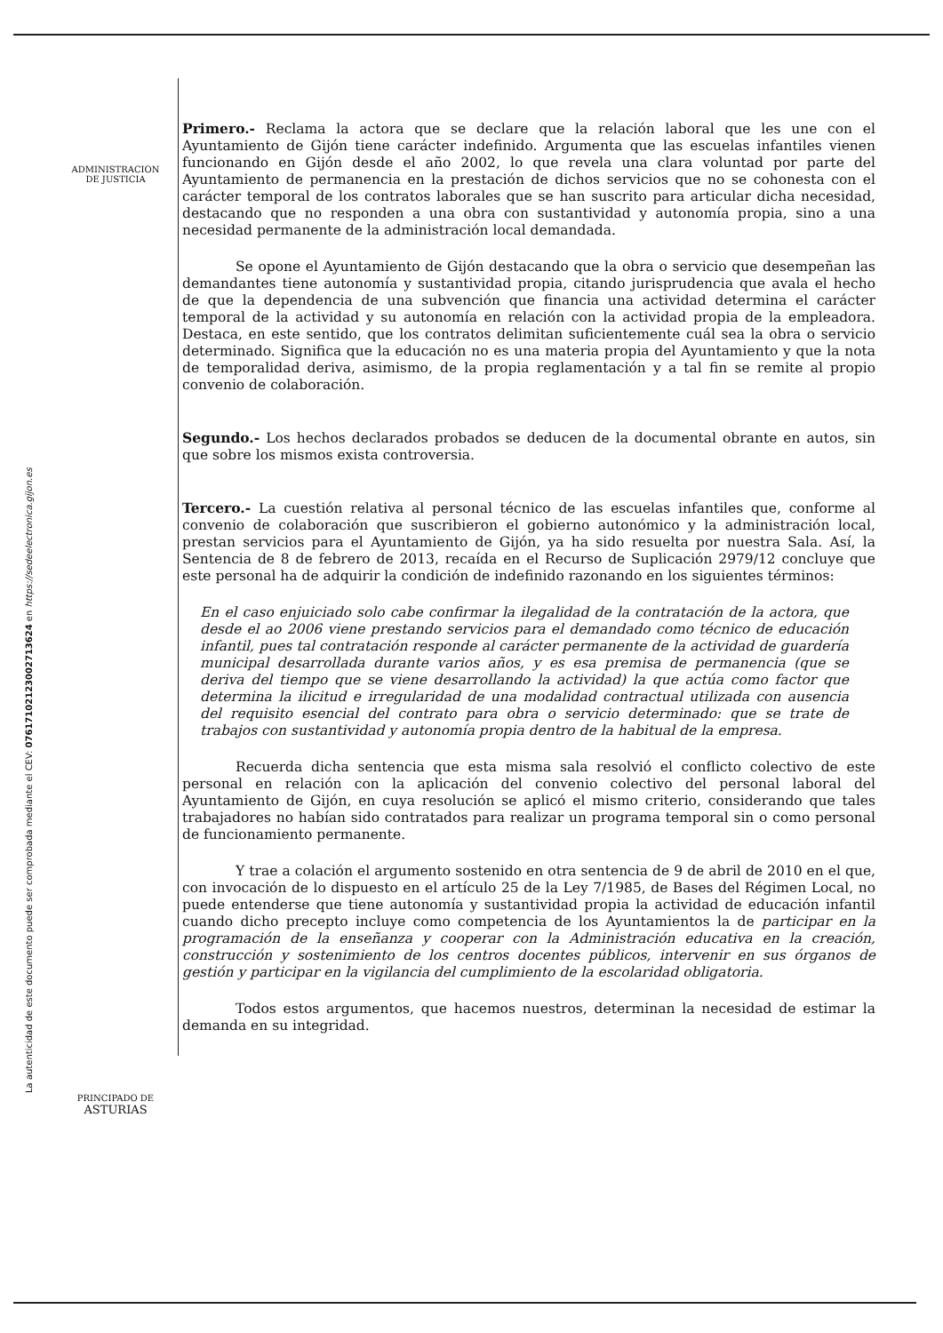ADMINISTRACION
DE JUSTICIA
PRINCIPADO DE
ASTURIAS
La autenticidad de este documento puede ser comprobada mediante el CEV: 07617102123002713624 en https://sedeelectronica.gijon.es
Primero.- Reclama la actora que se declare que la relación laboral que les une con el Ayuntamiento de Gijón tiene carácter indefinido. Argumenta que las escuelas infantiles vienen funcionando en Gijón desde el año 2002, lo que revela una clara voluntad por parte del Ayuntamiento de permanencia en la prestación de dichos servicios que no se cohonesta con el carácter temporal de los contratos laborales que se han suscrito para articular dicha necesidad, destacando que no responden a una obra con sustantividad y autonomía propia, sino a una necesidad permanente de la administración local demandada.
Se opone el Ayuntamiento de Gijón destacando que la obra o servicio que desempeñan las demandantes tiene autonomía y sustantividad propia, citando jurisprudencia que avala el hecho de que la dependencia de una subvención que financia una actividad determina el carácter temporal de la actividad y su autonomía en relación con la actividad propia de la empleadora. Destaca, en este sentido, que los contratos delimitan suficientemente cuál sea la obra o servicio determinado. Significa que la educación no es una materia propia del Ayuntamiento y que la nota de temporalidad deriva, asimismo, de la propia reglamentación y a tal fin se remite al propio convenio de colaboración.
Segundo.- Los hechos declarados probados se deducen de la documental obrante en autos, sin que sobre los mismos exista controversia.
Tercero.- La cuestión relativa al personal técnico de las escuelas infantiles que, conforme al convenio de colaboración que suscribieron el gobierno autonómico y la administración local, prestan servicios para el Ayuntamiento de Gijón, ya ha sido resuelta por nuestra Sala. Así, la Sentencia de 8 de febrero de 2013, recaída en el Recurso de Suplicación 2979/12 concluye que este personal ha de adquirir la condición de indefinido razonando en los siguientes términos:
En el caso enjuiciado solo cabe confirmar la ilegalidad de la contratación de la actora, que desde el ao 2006 viene prestando servicios para el demandado como técnico de educación infantil, pues tal contratación responde al carácter permanente de la actividad de guardería municipal desarrollada durante varios años, y es esa premisa de permanencia (que se deriva del tiempo que se viene desarrollando la actividad) la que actúa como factor que determina la ilicitud e irregularidad de una modalidad contractual utilizada con ausencia del requisito esencial del contrato para obra o servicio determinado: que se trate de trabajos con sustantividad y autonomía propia dentro de la habitual de la empresa.
Recuerda dicha sentencia que esta misma sala resolvió el conflicto colectivo de este personal en relación con la aplicación del convenio colectivo del personal laboral del Ayuntamiento de Gijón, en cuya resolución se aplicó el mismo criterio, considerando que tales trabajadores no habían sido contratados para realizar un programa temporal sin o como personal de funcionamiento permanente.
Y trae a colación el argumento sostenido en otra sentencia de 9 de abril de 2010 en el que, con invocación de lo dispuesto en el artículo 25 de la Ley 7/1985, de Bases del Régimen Local, no puede entenderse que tiene autonomía y sustantividad propia la actividad de educación infantil cuando dicho precepto incluye como competencia de los Ayuntamientos la de participar en la programación de la enseñanza y cooperar con la Administración educativa en la creación, construcción y sostenimiento de los centros docentes públicos, intervenir en sus órganos de gestión y participar en la vigilancia del cumplimiento de la escolaridad obligatoria.
Todos estos argumentos, que hacemos nuestros, determinan la necesidad de estimar la demanda en su integridad.